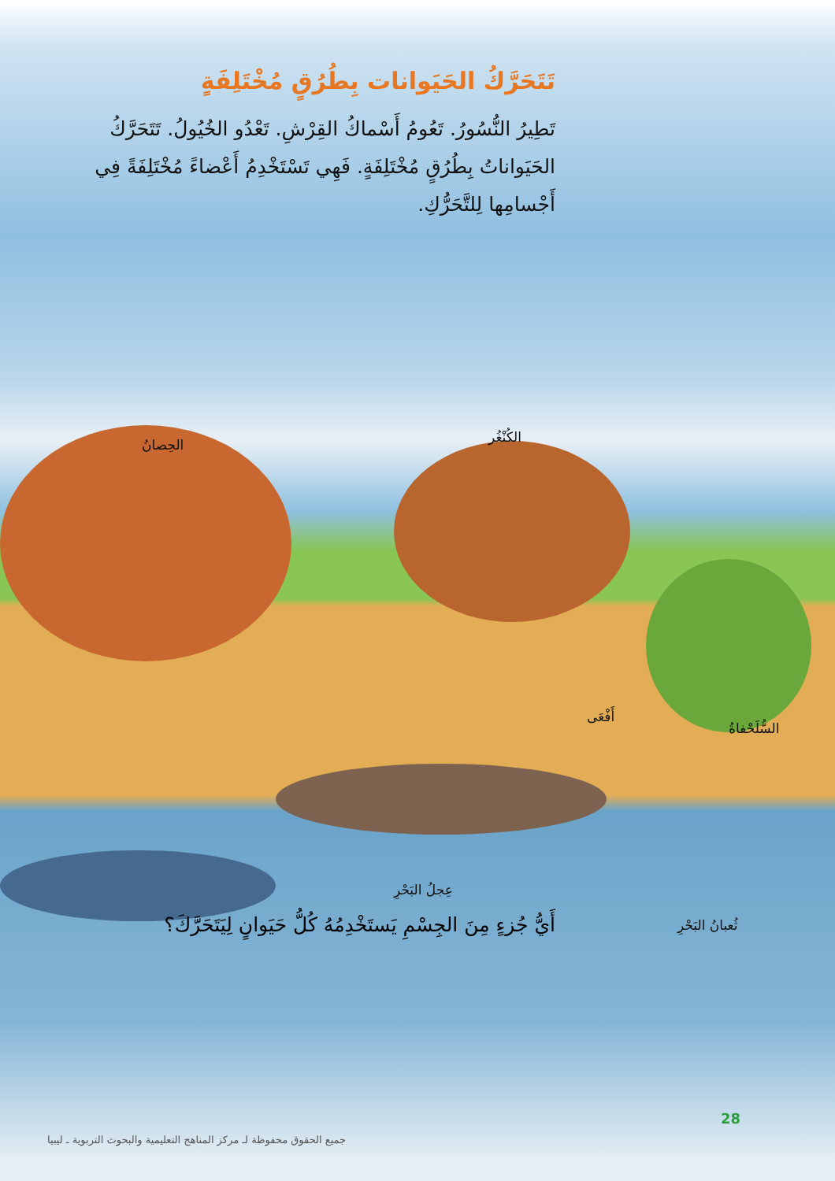تَتَحَرَّكُ الحَيَوانات بِطُرُقٍ مُخْتَلِفَةٍ
تَطِيرُ النُّسُورُ. تَعُومُ أَسْماكُ القِرْشِ. تَعْدُو الخُيُولُ. تَتَحَرَّكُ الحَيَواناتُ بِطُرُقٍ مُخْتَلِفَةٍ. فَهِي تَسْتَخْدِمُ أَعْضاءً مُخْتَلِفَةً فِي أَجْسامِها لِلتَّحَرُّكِ.
الحِصانُ الكُنْغُر
أَفْعَى
السُّلَحْفاةُ
عِجلُ البَحْرِ
ثُعبانُ البَحْرِ
أَيُّ جُزءٍ مِنَ الجِسْمِ يَستَخْدِمُهُ كُلُّ حَيَوانٍ لِيَتَحَرَّكَ؟
28
جميع الحقوق محفوظة لـ مركز المناهج التعليمية والبحوث التربوية ـ ليبيا